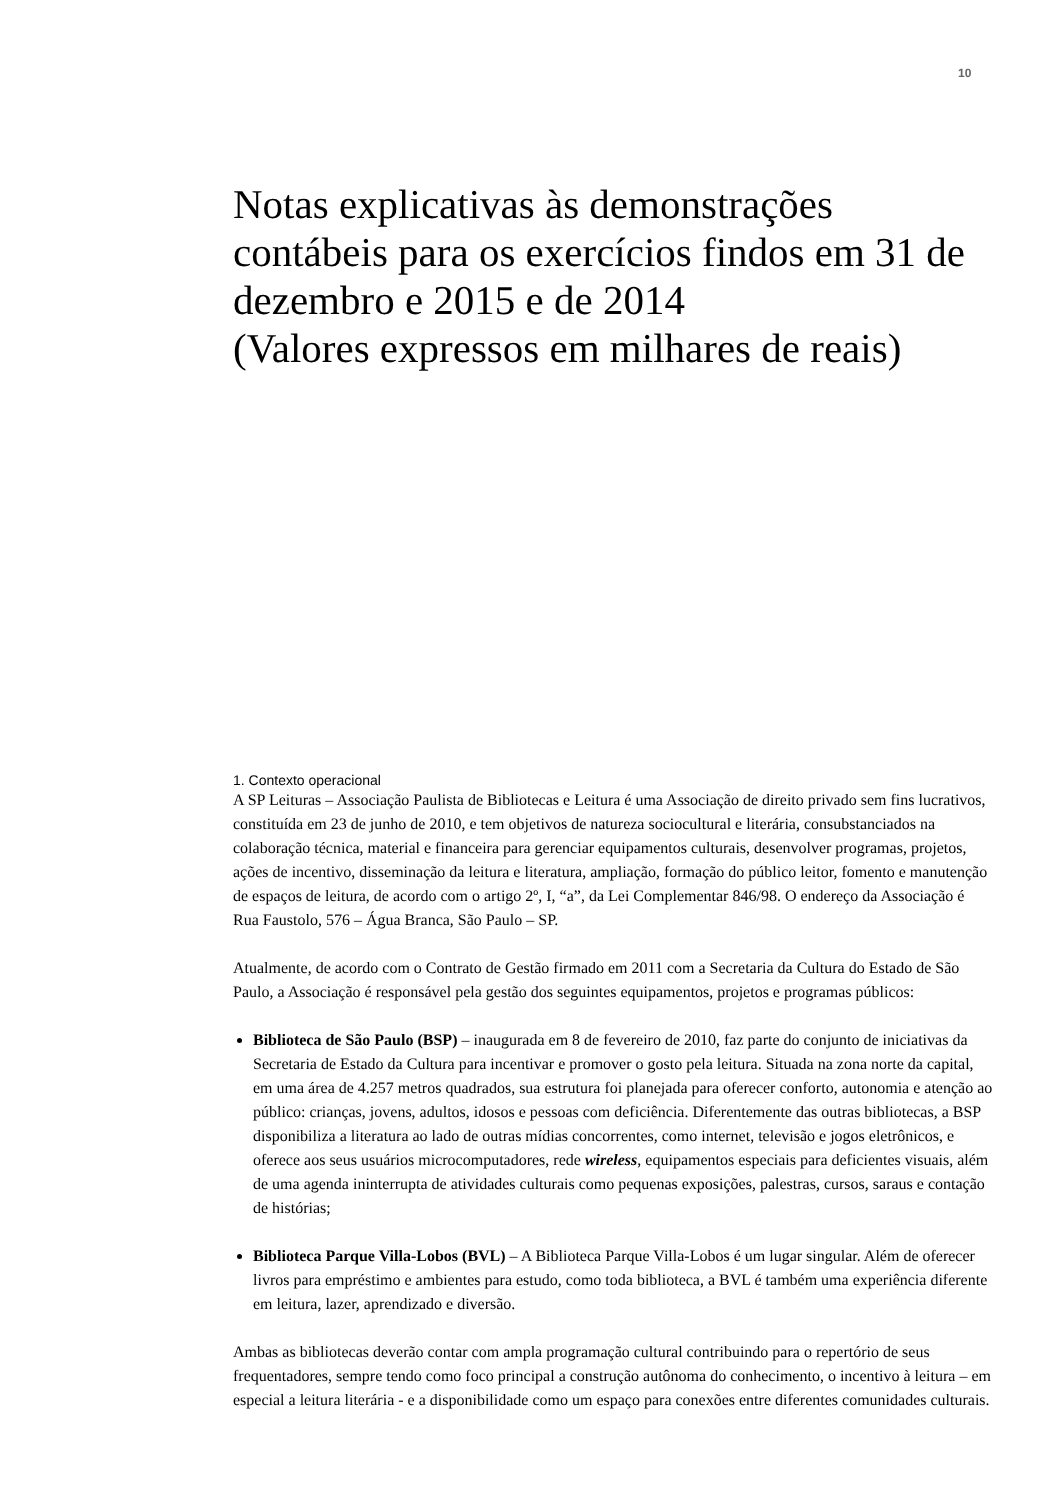10
Notas explicativas às demonstrações contábeis para os exercícios findos em 31 de dezembro e 2015 e de 2014
(Valores expressos em milhares de reais)
1. Contexto operacional
A SP Leituras – Associação Paulista de Bibliotecas e Leitura é uma Associação de direito privado sem fins lucrativos, constituída em 23 de junho de 2010, e tem objetivos de natureza sociocultural e literária, consubstanciados na colaboração técnica, material e financeira para gerenciar equipamentos culturais, desenvolver programas, projetos, ações de incentivo, disseminação da leitura e literatura, ampliação, formação do público leitor, fomento e manutenção de espaços de leitura, de acordo com o artigo 2º, I, “a”, da Lei Complementar 846/98. O endereço da Associação é Rua Faustolo, 576 – Água Branca, São Paulo – SP.
Atualmente, de acordo com o Contrato de Gestão firmado em 2011 com a Secretaria da Cultura do Estado de São Paulo, a Associação é responsável pela gestão dos seguintes equipamentos, projetos e programas públicos:
Biblioteca de São Paulo (BSP) – inaugurada em 8 de fevereiro de 2010, faz parte do conjunto de iniciativas da Secretaria de Estado da Cultura para incentivar e promover o gosto pela leitura. Situada na zona norte da capital, em uma área de 4.257 metros quadrados, sua estrutura foi planejada para oferecer conforto, autonomia e atenção ao público: crianças, jovens, adultos, idosos e pessoas com deficiência. Diferentemente das outras bibliotecas, a BSP disponibiliza a literatura ao lado de outras mídias concorrentes, como internet, televisão e jogos eletrônicos, e oferece aos seus usuários microcomputadores, rede wireless, equipamentos especiais para deficientes visuais, além de uma agenda ininterrupta de atividades culturais como pequenas exposições, palestras, cursos, saraus e contação de histórias;
Biblioteca Parque Villa-Lobos (BVL) – A Biblioteca Parque Villa-Lobos é um lugar singular. Além de oferecer livros para empréstimo e ambientes para estudo, como toda biblioteca, a BVL é também uma experiência diferente em leitura, lazer, aprendizado e diversão.
Ambas as bibliotecas deverão contar com ampla programação cultural contribuindo para o repertório de seus frequentadores, sempre tendo como foco principal a construção autônoma do conhecimento, o incentivo à leitura – em especial a leitura literária - e a disponibilidade como um espaço para conexões entre diferentes comunidades culturais.